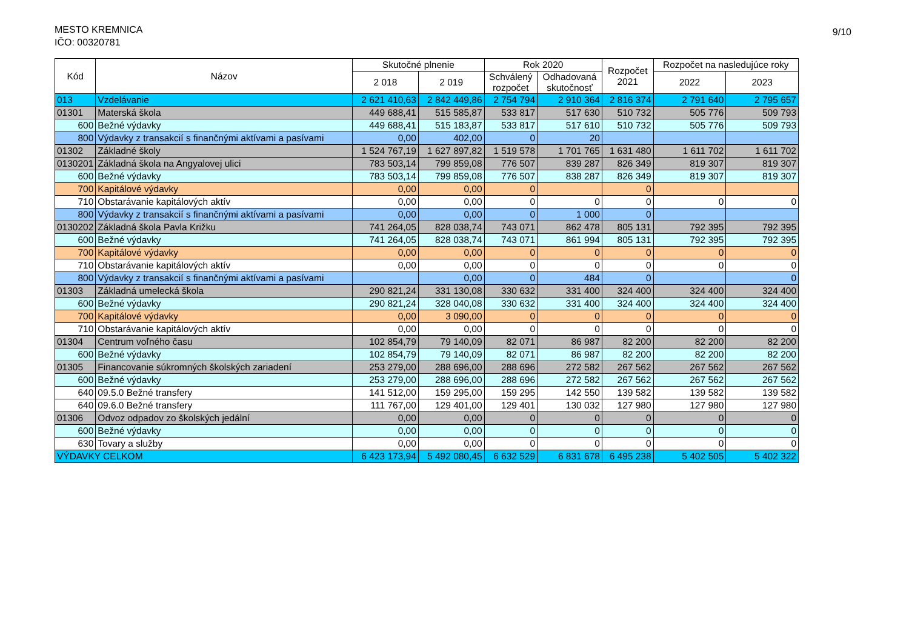MESTO KREMNICA
IČO: 00320781
9/10
| Kód | Názov | Skutočné plnenie | | Rok 2020 | | Rozpočet 2021 | Rozpočet na nasledujúce roky | |
| --- | --- | --- | --- | --- | --- | --- | --- | --- |
| | | 2 018 | 2 019 | Schválený rozpočet | Odhadovaná skutočnosť | | 2022 | 2023 |
| 013 | Vzdelávanie | 2 621 410,63 | 2 842 449,86 | 2 754 794 | 2 910 364 | 2 816 374 | 2 791 640 | 2 795 657 |
| 01301 | Materská škola | 449 688,41 | 515 585,87 | 533 817 | 517 630 | 510 732 | 505 776 | 509 793 |
| 600 | Bežné výdavky | 449 688,41 | 515 183,87 | 533 817 | 517 610 | 510 732 | 505 776 | 509 793 |
| 800 | Výdavky z transakcií s finančnými aktívami a pasívami | 0,00 | 402,00 | 0 | 20 | | | |
| 01302 | Základné školy | 1 524 767,19 | 1 627 897,82 | 1 519 578 | 1 701 765 | 1 631 480 | 1 611 702 | 1 611 702 |
| 0130201 | Základná škola na Angyalovej ulici | 783 503,14 | 799 859,08 | 776 507 | 839 287 | 826 349 | 819 307 | 819 307 |
| 600 | Bežné výdavky | 783 503,14 | 799 859,08 | 776 507 | 838 287 | 826 349 | 819 307 | 819 307 |
| 700 | Kapitálové výdavky | 0,00 | 0,00 | 0 | | 0 | | |
| 710 | Obstarávanie kapitálových aktív | 0,00 | 0,00 | 0 | 0 | 0 | 0 | 0 |
| 800 | Výdavky z transakcií s finančnými aktívami a pasívami | 0,00 | 0,00 | 0 | 1 000 | 0 | | |
| 0130202 | Základná škola Pavla Križku | 741 264,05 | 828 038,74 | 743 071 | 862 478 | 805 131 | 792 395 | 792 395 |
| 600 | Bežné výdavky | 741 264,05 | 828 038,74 | 743 071 | 861 994 | 805 131 | 792 395 | 792 395 |
| 700 | Kapitálové výdavky | 0,00 | 0,00 | 0 | 0 | 0 | 0 | 0 |
| 710 | Obstarávanie kapitálových aktív | 0,00 | 0,00 | 0 | 0 | 0 | 0 | 0 |
| 800 | Výdavky z transakcií s finančnými aktívami a pasívami | | 0,00 | 0 | 484 | 0 | | 0 |
| 01303 | Základná umelecká škola | 290 821,24 | 331 130,08 | 330 632 | 331 400 | 324 400 | 324 400 | 324 400 |
| 600 | Bežné výdavky | 290 821,24 | 328 040,08 | 330 632 | 331 400 | 324 400 | 324 400 | 324 400 |
| 700 | Kapitálové výdavky | 0,00 | 3 090,00 | 0 | 0 | 0 | 0 | 0 |
| 710 | Obstarávanie kapitálových aktív | 0,00 | 0,00 | 0 | 0 | 0 | 0 | 0 |
| 01304 | Centrum voľného času | 102 854,79 | 79 140,09 | 82 071 | 86 987 | 82 200 | 82 200 | 82 200 |
| 600 | Bežné výdavky | 102 854,79 | 79 140,09 | 82 071 | 86 987 | 82 200 | 82 200 | 82 200 |
| 01305 | Financovanie súkromných školských zariadení | 253 279,00 | 288 696,00 | 288 696 | 272 582 | 267 562 | 267 562 | 267 562 |
| 600 | Bežné výdavky | 253 279,00 | 288 696,00 | 288 696 | 272 582 | 267 562 | 267 562 | 267 562 |
| 640 | 09.5.0 Bežné transfery | 141 512,00 | 159 295,00 | 159 295 | 142 550 | 139 582 | 139 582 | 139 582 |
| 640 | 09.6.0 Bežné transfery | 111 767,00 | 129 401,00 | 129 401 | 130 032 | 127 980 | 127 980 | 127 980 |
| 01306 | Odvoz odpadov zo školských jedální | 0,00 | 0,00 | 0 | 0 | 0 | 0 | 0 |
| 600 | Bežné výdavky | 0,00 | 0,00 | 0 | 0 | 0 | 0 | 0 |
| 630 | Tovary a služby | 0,00 | 0,00 | 0 | 0 | 0 | 0 | 0 |
| VÝDAVKY CELKOM | | 6 423 173,94 | 5 492 080,45 | 6 632 529 | 6 831 678 | 6 495 238 | 5 402 505 | 5 402 322 |